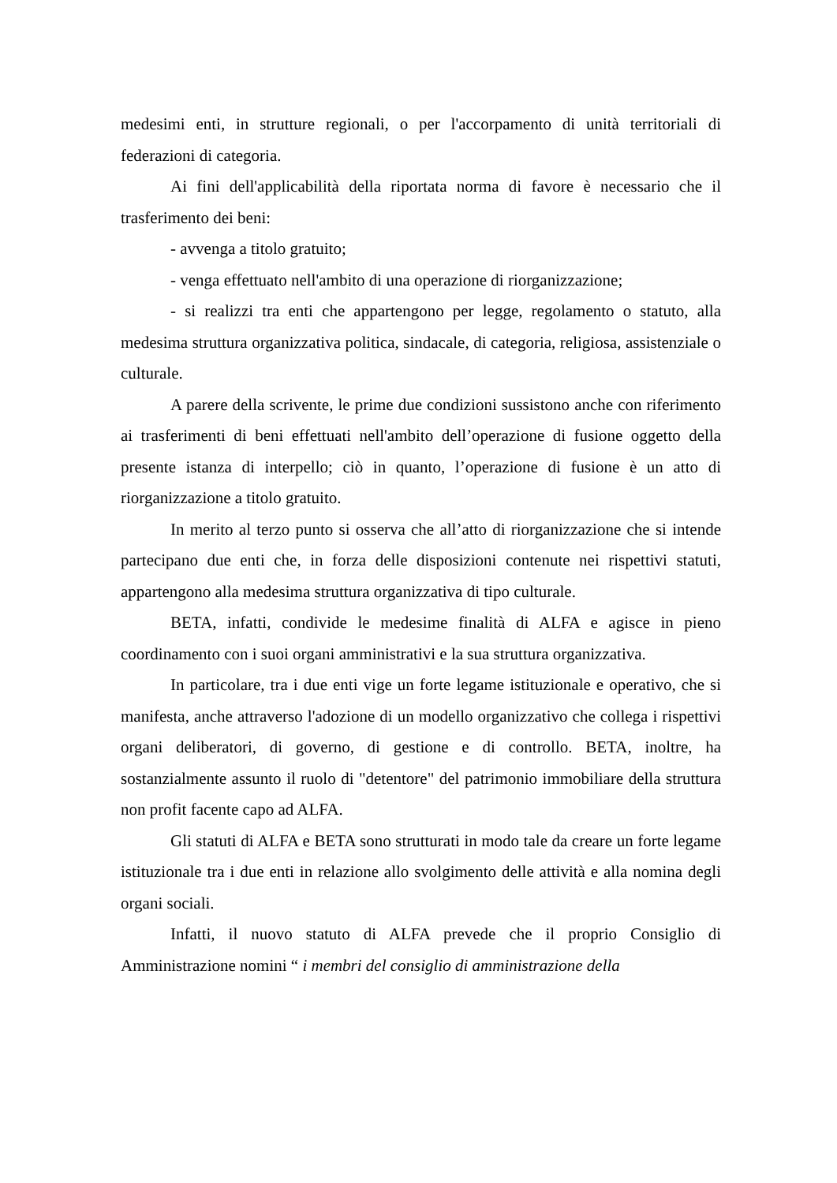medesimi enti, in strutture regionali, o per l'accorpamento di unità territoriali di federazioni di categoria.
Ai fini dell'applicabilità della riportata norma di favore è necessario che il trasferimento dei beni:
- avvenga a titolo gratuito;
- venga effettuato nell'ambito di una operazione di riorganizzazione;
- si realizzi tra enti che appartengono per legge, regolamento o statuto, alla medesima struttura organizzativa politica, sindacale, di categoria, religiosa, assistenziale o culturale.
A parere della scrivente, le prime due condizioni sussistono anche con riferimento ai trasferimenti di beni effettuati nell'ambito dell’operazione di fusione oggetto della presente istanza di interpello; ciò in quanto, l’operazione di fusione è un atto di riorganizzazione a titolo gratuito.
In merito al terzo punto si osserva che all’atto di riorganizzazione che si intende partecipano due enti che, in forza delle disposizioni contenute nei rispettivi statuti, appartengono alla medesima struttura organizzativa di tipo culturale.
BETA, infatti, condivide le medesime finalità di ALFA e agisce in pieno coordinamento con i suoi organi amministrativi e la sua struttura organizzativa.
In particolare, tra i due enti vige un forte legame istituzionale e operativo, che si manifesta, anche attraverso l'adozione di un modello organizzativo che collega i rispettivi organi deliberatori, di governo, di gestione e di controllo. BETA, inoltre, ha sostanzialmente assunto il ruolo di "detentore" del patrimonio immobiliare della struttura non profit facente capo ad ALFA.
Gli statuti di ALFA e BETA sono strutturati in modo tale da creare un forte legame istituzionale tra i due enti in relazione allo svolgimento delle attività e alla nomina degli organi sociali.
Infatti, il nuovo statuto di ALFA prevede che il proprio Consiglio di Amministrazione nomini “ i membri del consiglio di amministrazione della